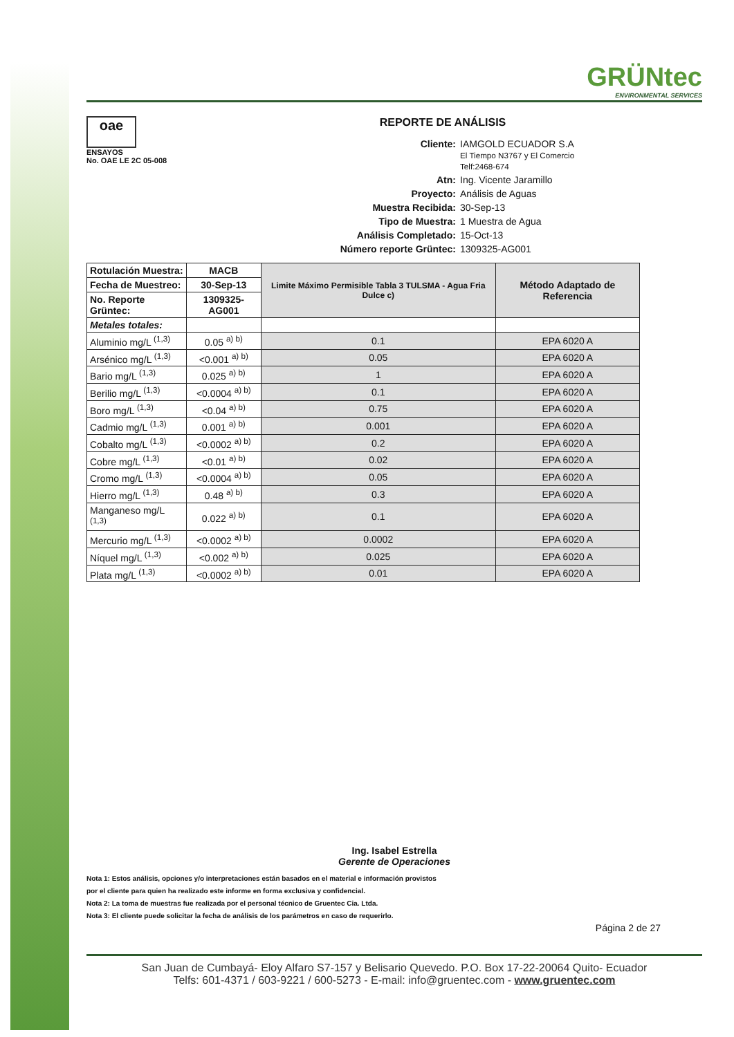GRÜNtec
ENVIRONMENTAL SERVICES
oae
ENSAYOS
No. OAE LE 2C 05-008
REPORTE DE ANÁLISIS
Cliente: IAMGOLD ECUADOR S.A
El Tiempo N3767 y El Comercio
Telf:2468-674 Atn: Ing. Vicente Jaramillo Proyecto: Análisis de Aguas Muestra Recibida: 30-Sep-13 Tipo de Muestra: 1 Muestra de Agua Análisis Completado: 15-Oct-13 Número reporte Grüntec: 1309325-AG001
| Rotulación Muestra: | MACB | Limite Máximo Permisible Tabla 3 TULSMA - Agua Fria Dulce c) | Método Adaptado de Referencia |
| --- | --- | --- | --- |
| Fecha de Muestreo: | 30-Sep-13 | | |
| No. Reporte Grüntec: | 1309325-AG001 | | |
| Metales totales: | | | |
| Aluminio mg/L <sup>(1,3)</sup> | 0.05 <sup>a) b)</sup> | 0.1 | EPA 6020 A |
| Arsénico mg/L <sup>(1,3)</sup> | <0.001 <sup>a) b)</sup> | 0.05 | EPA 6020 A |
| Bario mg/L <sup>(1,3)</sup> | 0.025 <sup>a) b)</sup> | 1 | EPA 6020 A |
| Berilio mg/L <sup>(1,3)</sup> | <0.0004 <sup>a) b)</sup> | 0.1 | EPA 6020 A |
| Boro mg/L <sup>(1,3)</sup> | <0.04 <sup>a) b)</sup> | 0.75 | EPA 6020 A |
| Cadmio mg/L <sup>(1,3)</sup> | 0.001 <sup>a) b)</sup> | 0.001 | EPA 6020 A |
| Cobalto mg/L <sup>(1,3)</sup> | <0.0002 <sup>a) b)</sup> | 0.2 | EPA 6020 A |
| Cobre mg/L <sup>(1,3)</sup> | <0.01 <sup>a) b)</sup> | 0.02 | EPA 6020 A |
| Cromo mg/L <sup>(1,3)</sup> | <0.0004 <sup>a) b)</sup> | 0.05 | EPA 6020 A |
| Hierro mg/L <sup>(1,3)</sup> | 0.48 <sup>a) b)</sup> | 0.3 | EPA 6020 A |
| Manganeso mg/L <sup>(1,3)</sup> | 0.022 <sup>a) b)</sup> | 0.1 | EPA 6020 A |
| Mercurio mg/L <sup>(1,3)</sup> | <0.0002 <sup>a) b)</sup> | 0.0002 | EPA 6020 A |
| Níquel mg/L <sup>(1,3)</sup> | <0.002 <sup>a) b)</sup> | 0.025 | EPA 6020 A |
| Plata mg/L <sup>(1,3)</sup> | <0.0002 <sup>a) b)</sup> | 0.01 | EPA 6020 A |
Ing. Isabel Estrella
Gerente de Operaciones
Nota 1: Estos análisis, opciones y/o interpretaciones están basados en el material e información provistos
por el cliente para quien ha realizado este informe en forma exclusiva y confidencial.
Nota 2: La toma de muestras fue realizada por el personal técnico de Gruentec Cia. Ltda.
Nota 3: El cliente puede solicitar la fecha de análisis de los parámetros en caso de requerirlo.
Página 2 de 27
San Juan de Cumbayá- Eloy Alfaro S7-157 y Belisario Quevedo. P.O. Box 17-22-20064 Quito- Ecuador
Telfs: 601-4371 / 603-9221 / 600-5273 - E-mail: info@gruentec.com - www.gruentec.com